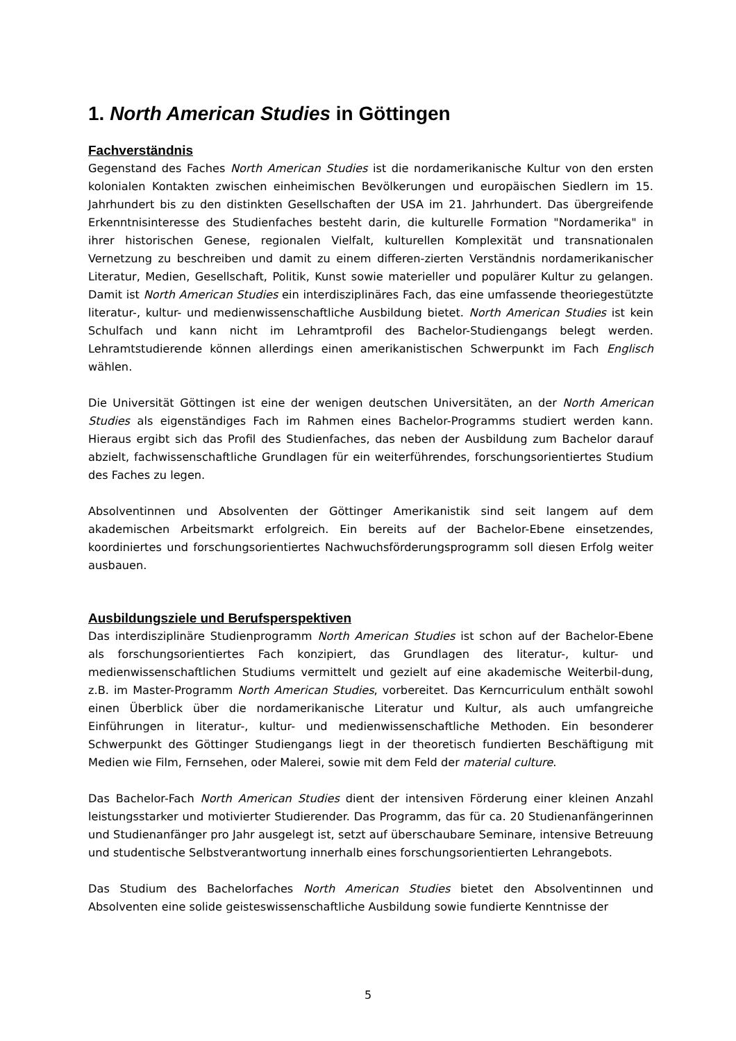1. North American Studies in Göttingen
Fachverständnis
Gegenstand des Faches North American Studies ist die nordamerikanische Kultur von den ersten kolonialen Kontakten zwischen einheimischen Bevölkerungen und europäischen Siedlern im 15. Jahrhundert bis zu den distinkten Gesellschaften der USA im 21. Jahrhundert. Das übergreifende Erkenntnisinteresse des Studienfaches besteht darin, die kulturelle Formation "Nordamerika" in ihrer historischen Genese, regionalen Vielfalt, kulturellen Komplexität und transnationalen Vernetzung zu beschreiben und damit zu einem differen-zierten Verständnis nordamerikanischer Literatur, Medien, Gesellschaft, Politik, Kunst sowie materieller und populärer Kultur zu gelangen. Damit ist North American Studies ein interdisziplinäres Fach, das eine umfassende theoriegestützte literatur-, kultur- und medienwissenschaftliche Ausbildung bietet. North American Studies ist kein Schulfach und kann nicht im Lehramtprofil des Bachelor-Studiengangs belegt werden. Lehramtstudierende können allerdings einen amerikanistischen Schwerpunkt im Fach Englisch wählen.
Die Universität Göttingen ist eine der wenigen deutschen Universitäten, an der North American Studies als eigenständiges Fach im Rahmen eines Bachelor-Programms studiert werden kann. Hieraus ergibt sich das Profil des Studienfaches, das neben der Ausbildung zum Bachelor darauf abzielt, fachwissenschaftliche Grundlagen für ein weiterführendes, forschungsorientiertes Studium des Faches zu legen.
Absolventinnen und Absolventen der Göttinger Amerikanistik sind seit langem auf dem akademischen Arbeitsmarkt erfolgreich. Ein bereits auf der Bachelor-Ebene einsetzendes, koordiniertes und forschungsorientiertes Nachwuchsförderungsprogramm soll diesen Erfolg weiter ausbauen.
Ausbildungsziele und Berufsperspektiven
Das interdisziplinäre Studienprogramm North American Studies ist schon auf der Bachelor-Ebene als forschungsorientiertes Fach konzipiert, das Grundlagen des literatur-, kultur- und medienwissenschaftlichen Studiums vermittelt und gezielt auf eine akademische Weiterbil-dung, z.B. im Master-Programm North American Studies, vorbereitet. Das Kerncurriculum enthält sowohl einen Überblick über die nordamerikanische Literatur und Kultur, als auch umfangreiche Einführungen in literatur-, kultur- und medienwissenschaftliche Methoden. Ein besonderer Schwerpunkt des Göttinger Studiengangs liegt in der theoretisch fundierten Beschäftigung mit Medien wie Film, Fernsehen, oder Malerei, sowie mit dem Feld der material culture.
Das Bachelor-Fach North American Studies dient der intensiven Förderung einer kleinen Anzahl leistungsstarker und motivierter Studierender. Das Programm, das für ca. 20 Studienanfängerinnen und Studienanfänger pro Jahr ausgelegt ist, setzt auf überschaubare Seminare, intensive Betreuung und studentische Selbstverantwortung innerhalb eines forschungsorientierten Lehrangebots.
Das Studium des Bachelorfaches North American Studies bietet den Absolventinnen und Absolventen eine solide geisteswissenschaftliche Ausbildung sowie fundierte Kenntnisse der
5